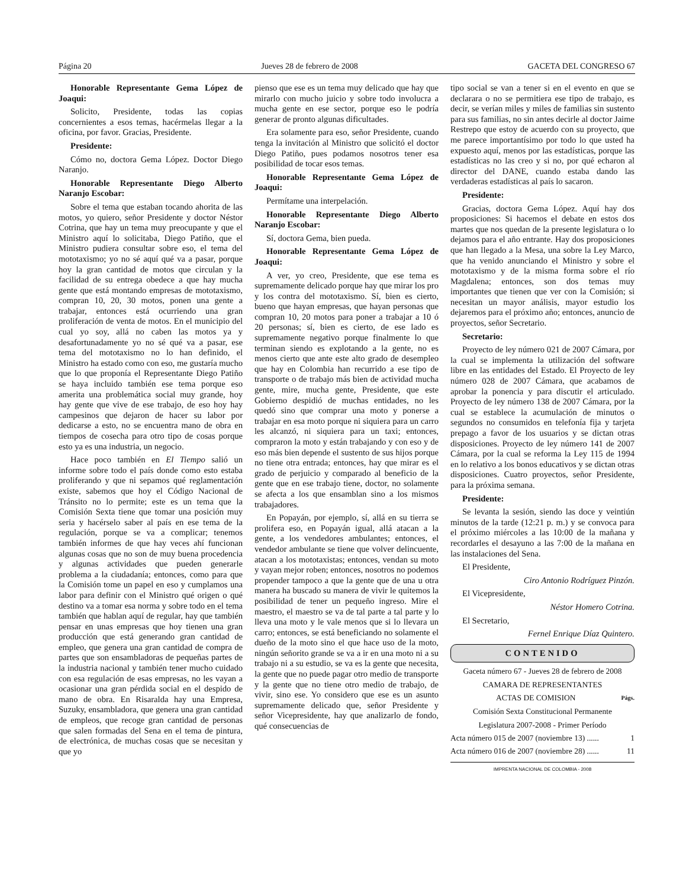Página 20 Jueves 28 de febrero de 2008 GACETA DEL CONGRESO 67
Honorable Representante Gema López de Joaqui:
Solicito, Presidente, todas las copias concernientes a esos temas, hacérmelas llegar a la oficina, por favor. Gracias, Presidente.
Presidente:
Cómo no, doctora Gema López. Doctor Diego Naranjo.
Honorable Representante Diego Alberto Naranjo Escobar:
Sobre el tema que estaban tocando ahorita de las motos, yo quiero, señor Presidente y doctor Néstor Cotrina, que hay un tema muy preocupante y que el Ministro aquí lo solicitaba, Diego Patiño, que el Ministro pudiera consultar sobre eso, el tema del mototaxismo; yo no sé aquí qué va a pasar, porque hoy la gran cantidad de motos que circulan y la facilidad de su entrega obedece a que hay mucha gente que está montando empresas de mototaxismo, compran 10, 20, 30 motos, ponen una gente a trabajar, entonces está ocurriendo una gran proliferación de venta de motos. En el municipio del cual yo soy, allá no caben las motos ya y desafortunadamente yo no sé qué va a pasar, ese tema del mototaxismo no lo han definido, el Ministro ha estado como con eso, me gustaría mucho que lo que proponía el Representante Diego Patiño se haya incluido también ese tema porque eso amerita una problemática social muy grande, hoy hay gente que vive de ese trabajo, de eso hoy hay campesinos que dejaron de hacer su labor por dedicarse a esto, no se encuentra mano de obra en tiempos de cosecha para otro tipo de cosas porque esto ya es una industria, un negocio.
Hace poco también en El Tiempo salió un informe sobre todo el país donde como esto estaba proliferando y que ni sepamos qué reglamentación existe, sabemos que hoy el Código Nacional de Tránsito no lo permite; este es un tema que la Comisión Sexta tiene que tomar una posición muy seria y hacérselo saber al país en ese tema de la regulación, porque se va a complicar; tenemos también informes de que hay veces ahí funcionan algunas cosas que no son de muy buena procedencia y algunas actividades que pueden generarle problema a la ciudadanía; entonces, como para que la Comisión tome un papel en eso y cumplamos una labor para definir con el Ministro qué origen o qué destino va a tomar esa norma y sobre todo en el tema también que hablan aquí de regular, hay que también pensar en unas empresas que hoy tienen una gran producción que está generando gran cantidad de empleo, que genera una gran cantidad de compra de partes que son ensambladoras de pequeñas partes de la industria nacional y también tener mucho cuidado con esa regulación de esas empresas, no les vayan a ocasionar una gran pérdida social en el despido de mano de obra. En Risaralda hay una Empresa, Suzuky, ensambladora, que genera una gran cantidad de empleos, que recoge gran cantidad de personas que salen formadas del Sena en el tema de pintura, de electrónica, de muchas cosas que se necesitan y que yo
pienso que ese es un tema muy delicado que hay que mirarlo con mucho juicio y sobre todo involucra a mucha gente en ese sector, porque eso le podría generar de pronto algunas dificultades.
Era solamente para eso, señor Presidente, cuando tenga la invitación al Ministro que solicitó el doctor Diego Patiño, pues podamos nosotros tener esa posibilidad de tocar esos temas.
Honorable Representante Gema López de Joaqui:
Permítame una interpelación.
Honorable Representante Diego Alberto Naranjo Escobar:
Sí, doctora Gema, bien pueda.
Honorable Representante Gema López de Joaqui:
A ver, yo creo, Presidente, que ese tema es supremamente delicado porque hay que mirar los pro y los contra del mototaxismo. Sí, bien es cierto, bueno que hayan empresas, que hayan personas que compran 10, 20 motos para poner a trabajar a 10 ó 20 personas; sí, bien es cierto, de ese lado es supremamente negativo porque finalmente lo que terminan siendo es explotando a la gente, no es menos cierto que ante este alto grado de desempleo que hay en Colombia han recurrido a ese tipo de transporte o de trabajo más bien de actividad mucha gente, mire, mucha gente, Presidente, que este Gobierno despidió de muchas entidades, no les quedó sino que comprar una moto y ponerse a trabajar en esa moto porque ni siquiera para un carro les alcanzó, ni siquiera para un taxi; entonces, compraron la moto y están trabajando y con eso y de eso más bien depende el sustento de sus hijos porque no tiene otra entrada; entonces, hay que mirar es el grado de perjuicio y comparado al beneficio de la gente que en ese trabajo tiene, doctor, no solamente se afecta a los que ensamblan sino a los mismos trabajadores.
En Popayán, por ejemplo, sí, allá en su tierra se prolifera eso, en Popayán igual, allá atacan a la gente, a los vendedores ambulantes; entonces, el vendedor ambulante se tiene que volver delincuente, atacan a los mototaxistas; entonces, vendan su moto y vayan mejor roben; entonces, nosotros no podemos propender tampoco a que la gente que de una u otra manera ha buscado su manera de vivir le quitemos la posibilidad de tener un pequeño ingreso. Mire el maestro, el maestro se va de tal parte a tal parte y lo lleva una moto y le vale menos que si lo llevara un carro; entonces, se está beneficiando no solamente el dueño de la moto sino el que hace uso de la moto, ningún señorito grande se va a ir en una moto ni a su trabajo ni a su estudio, se va es la gente que necesita, la gente que no puede pagar otro medio de transporte y la gente que no tiene otro medio de trabajo, de vivir, sino ese. Yo considero que ese es un asunto supremamente delicado que, señor Presidente y señor Vicepresidente, hay que analizarlo de fondo, qué consecuencias de
tipo social se van a tener si en el evento en que se declarara o no se permitiera ese tipo de trabajo, es decir, se verían miles y miles de familias sin sustento para sus familias, no sin antes decirle al doctor Jaime Restrepo que estoy de acuerdo con su proyecto, que me parece importantísimo por todo lo que usted ha expuesto aquí, menos por las estadísticas, porque las estadísticas no las creo y si no, por qué echaron al director del DANE, cuando estaba dando las verdaderas estadísticas al país lo sacaron.
Presidente:
Gracias, doctora Gema López. Aquí hay dos proposiciones: Si hacemos el debate en estos dos martes que nos quedan de la presente legislatura o lo dejamos para el año entrante. Hay dos proposiciones que han llegado a la Mesa, una sobre la Ley Marco, que ha venido anunciando el Ministro y sobre el mototaxismo y de la misma forma sobre el río Magdalena; entonces, son dos temas muy importantes que tienen que ver con la Comisión; si necesitan un mayor análisis, mayor estudio los dejaremos para el próximo año; entonces, anuncio de proyectos, señor Secretario.
Secretario:
Proyecto de ley número 021 de 2007 Cámara, por la cual se implementa la utilización del software libre en las entidades del Estado. El Proyecto de ley número 028 de 2007 Cámara, que acabamos de aprobar la ponencia y para discutir el articulado. Proyecto de ley número 138 de 2007 Cámara, por la cual se establece la acumulación de minutos o segundos no consumidos en telefonía fija y tarjeta prepago a favor de los usuarios y se dictan otras disposiciones. Proyecto de ley número 141 de 2007 Cámara, por la cual se reforma la Ley 115 de 1994 en lo relativo a los bonos educativos y se dictan otras disposiciones. Cuatro proyectos, señor Presidente, para la próxima semana.
Presidente:
Se levanta la sesión, siendo las doce y veintiún minutos de la tarde (12:21 p. m.) y se convoca para el próximo miércoles a las 10:00 de la mañana y recordarles el desayuno a las 7:00 de la mañana en las instalaciones del Sena.
El Presidente,
Ciro Antonio Rodríguez Pinzón.
El Vicepresidente,
Néstor Homero Cotrina.
El Secretario,
Fernel Enrique Díaz Quintero.
CONTENIDO
Gaceta número 67 - Jueves 28 de febrero de 2008
CAMARA DE REPRESENTANTES
ACTAS DE COMISION Págs.
Comisión Sexta Constitucional Permanente
Legislatura 2007-2008 - Primer Período
Acta número 015 de 2007 (noviembre 13) ...... 1
Acta número 016 de 2007 (noviembre 28) ...... 11
IMPRENTA NACIONAL DE COLOMBIA - 2008